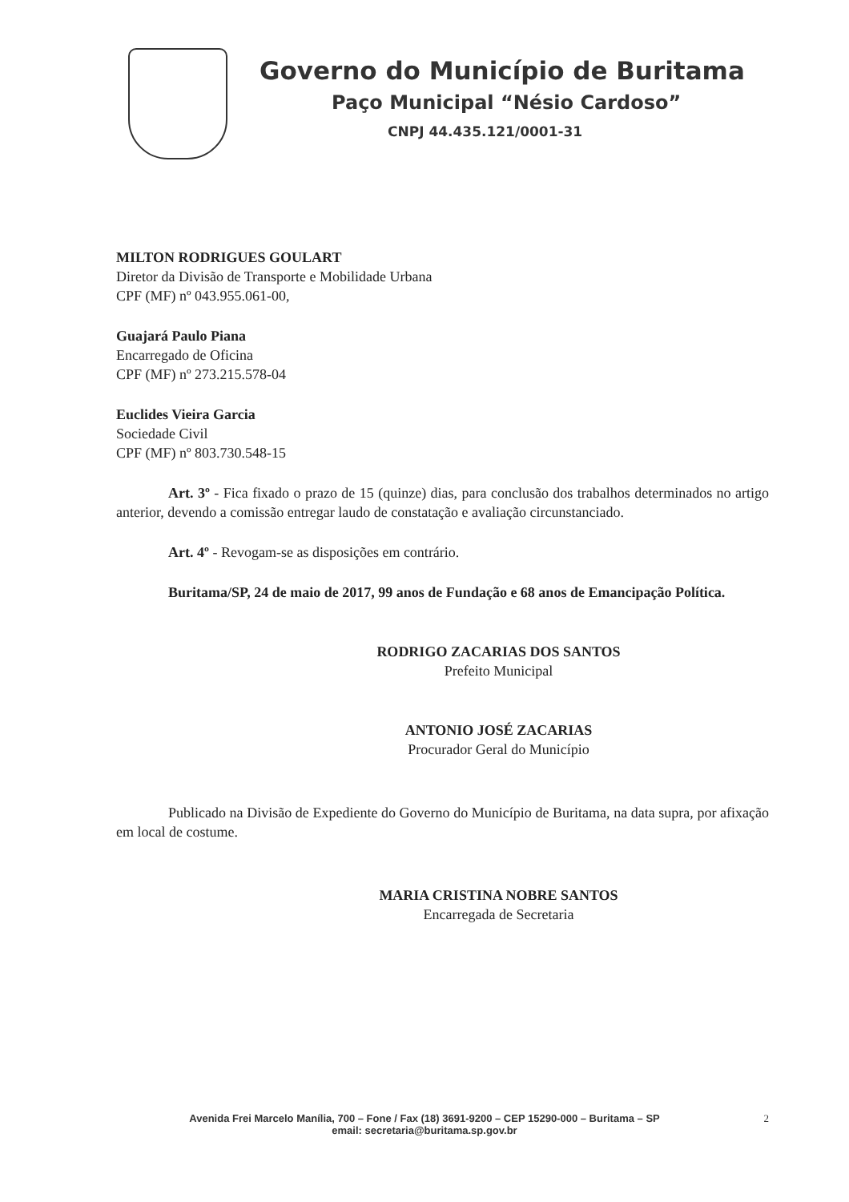Governo do Município de Buritama
Paço Municipal “Nésio Cardoso”
CNPJ 44.435.121/0001-31
MILTON RODRIGUES GOULART
Diretor da Divisão de Transporte e Mobilidade Urbana
CPF (MF) nº 043.955.061-00,
Guajará Paulo Piana
Encarregado de Oficina
CPF (MF) nº 273.215.578-04
Euclides Vieira Garcia
Sociedade Civil
CPF (MF) nº 803.730.548-15
Art. 3º - Fica fixado o prazo de 15 (quinze) dias, para conclusão dos trabalhos determinados no artigo anterior, devendo a comissão entregar laudo de constatação e avaliação circunstanciado.
Art. 4º - Revogam-se as disposições em contrário.
Buritama/SP, 24 de maio de 2017, 99 anos de Fundação e 68 anos de Emancipação Política.
RODRIGO ZACARIAS DOS SANTOS
Prefeito Municipal
ANTONIO JOSÉ ZACARIAS
Procurador Geral do Município
Publicado na Divisão de Expediente do Governo do Município de Buritama, na data supra, por afixação em local de costume.
MARIA CRISTINA NOBRE SANTOS
Encarregada de Secretaria
Avenida Frei Marcelo Manília, 700 – Fone / Fax (18) 3691-9200 – CEP 15290-000 – Buritama – SP
email: secretaria@buritama.sp.gov.br
2